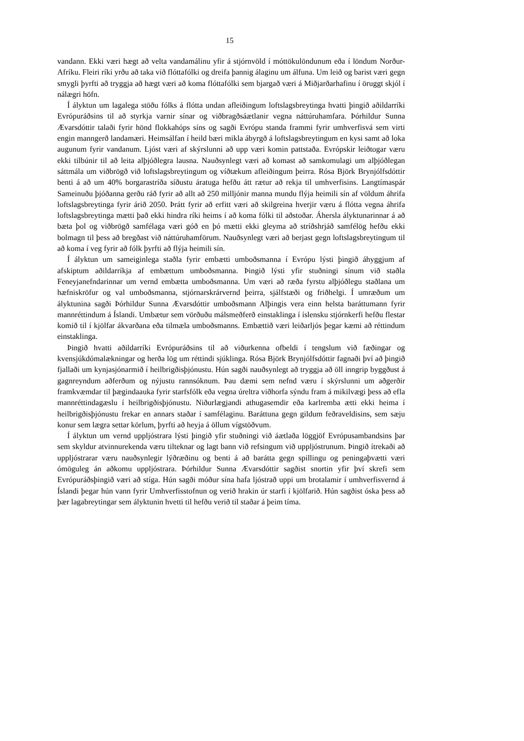15
vandann. Ekki væri hægt að velta vandamálinu yfir á stjórnvöld í móttökulöndunum eða í löndum Norður-Afríku. Fleiri ríki yrðu að taka við flóttafólki og dreifa þannig álaginu um álfuna. Um leið og barist væri gegn smygli þyrfti að tryggja að hægt væri að koma flóttafólki sem bjargað væri á Miðjarðarhafinu í öruggt skjól í nálægri höfn.
Í ályktun um lagalega stöðu fólks á flótta undan afleiðingum loftslagsbreytinga hvatti þingið aðildarríki Evrópuráðsins til að styrkja varnir sínar og viðbragðsáætlanir vegna náttúruhamfara. Þórhildur Sunna Ævarsdóttir talaði fyrir hönd flokkahóps síns og sagði Evrópu standa frammi fyrir umhverfisvá sem virti engin manngerð landamæri. Heimsálfan í heild bæri mikla ábyrgð á loftslagsbreytingum en kysi samt að loka augunum fyrir vandanum. Ljóst væri af skýrslunni að upp væri komin pattstaða. Evrópskir leiðtogar væru ekki tilbúnir til að leita alþjóðlegra lausna. Nauðsynlegt væri að komast að samkomulagi um alþjóðlegan sáttmála um viðbrögð við loftslagsbreytingum og víðtækum afleiðingum þeirra. Rósa Björk Brynjólfsdóttir benti á að um 40% borgarastríða síðustu áratuga hefðu átt rætur að rekja til umhverfisins. Langtímaspár Sameinuðu þjóðanna gerðu ráð fyrir að allt að 250 milljónir manna mundu flýja heimili sín af völdum áhrifa loftslagsbreytinga fyrir árið 2050. Þrátt fyrir að erfitt væri að skilgreina hverjir væru á flótta vegna áhrifa loftslagsbreytinga mætti það ekki hindra ríki heims í að koma fólki til aðstoðar. Áhersla ályktunarinnar á að bæta þol og viðbrögð samfélaga væri góð en þó mætti ekki gleyma að stríðshrjáð samfélög hefðu ekki bolmagn til þess að bregðast við náttúruhamförum. Nauðsynlegt væri að berjast gegn loftslagsbreytingum til að koma í veg fyrir að fólk þyrfti að flýja heimili sín.
Í ályktun um sameiginlega staðla fyrir embætti umboðsmanna í Evrópu lýsti þingið áhyggjum af afskiptum aðildarríkja af embættum umboðsmanna. Þingið lýsti yfir stuðningi sínum við staðla Feneyjanefndarinnar um vernd embætta umboðsmanna. Um væri að ræða fyrstu alþjóðlegu staðlana um hæfniskröfur og val umboðsmanna, stjórnarskrárvernd þeirra, sjálfstæði og friðhelgi. Í umræðum um ályktunina sagði Þórhildur Sunna Ævarsdóttir umboðsmann Alþingis vera einn helsta baráttumann fyrir mannréttindum á Íslandi. Umbætur sem vörðuðu málsmeðferð einstaklinga í íslensku stjórnkerfi hefðu flestar komið til í kjölfar ákvarðana eða tilmæla umboðsmanns. Embættið væri leiðarljós þegar kæmi að réttindum einstaklinga.
Þingið hvatti aðildarríki Evrópuráðsins til að viðurkenna ofbeldi í tengslum við fæðingar og kvensjúkdómalækningar og herða lög um réttindi sjúklinga. Rósa Björk Brynjólfsdóttir fagnaði því að þingið fjallaði um kynjasjónarmið í heilbrigðisþjónustu. Hún sagði nauðsynlegt að tryggja að öll inngrip byggðust á gagnreyndum aðferðum og nýjustu rannsóknum. Þau dæmi sem nefnd væru í skýrslunni um aðgerðir framkvæmdar til þægindaauka fyrir starfsfólk eða vegna úreltra viðhorfa sýndu fram á mikilvægi þess að efla mannréttindagæslu í heilbrigðisþjónustu. Niðurlægjandi athugasemdir eða karlremba ætti ekki heima í heilbrigðisþjónustu frekar en annars staðar í samfélaginu. Baráttuna gegn gildum feðraveldisins, sem sæju konur sem lægra settar körlum, þyrfti að heyja á öllum vígstöðvum.
Í ályktun um vernd uppljóstrara lýsti þingið yfir stuðningi við áætlaða löggjöf Evrópusambandsins þar sem skyldur atvinnurekenda væru tilteknar og lagt bann við refsingum við uppljóstrunum. Þingið ítrekaði að uppljóstrarar væru nauðsynlegir lýðræðinu og benti á að barátta gegn spillingu og peningaþvætti væri ómöguleg án aðkomu uppljóstrara. Þórhildur Sunna Ævarsdóttir sagðist snortin yfir því skrefi sem Evrópuráðsþingið væri að stíga. Hún sagði móður sína hafa ljóstrað uppi um brotalamir í umhverfisvernd á Íslandi þegar hún vann fyrir Umhverfisstofnun og verið hrakin úr starfi í kjölfarið. Hún sagðist óska þess að þær lagabreytingar sem ályktunin hvetti til hefðu verið til staðar á þeim tíma.